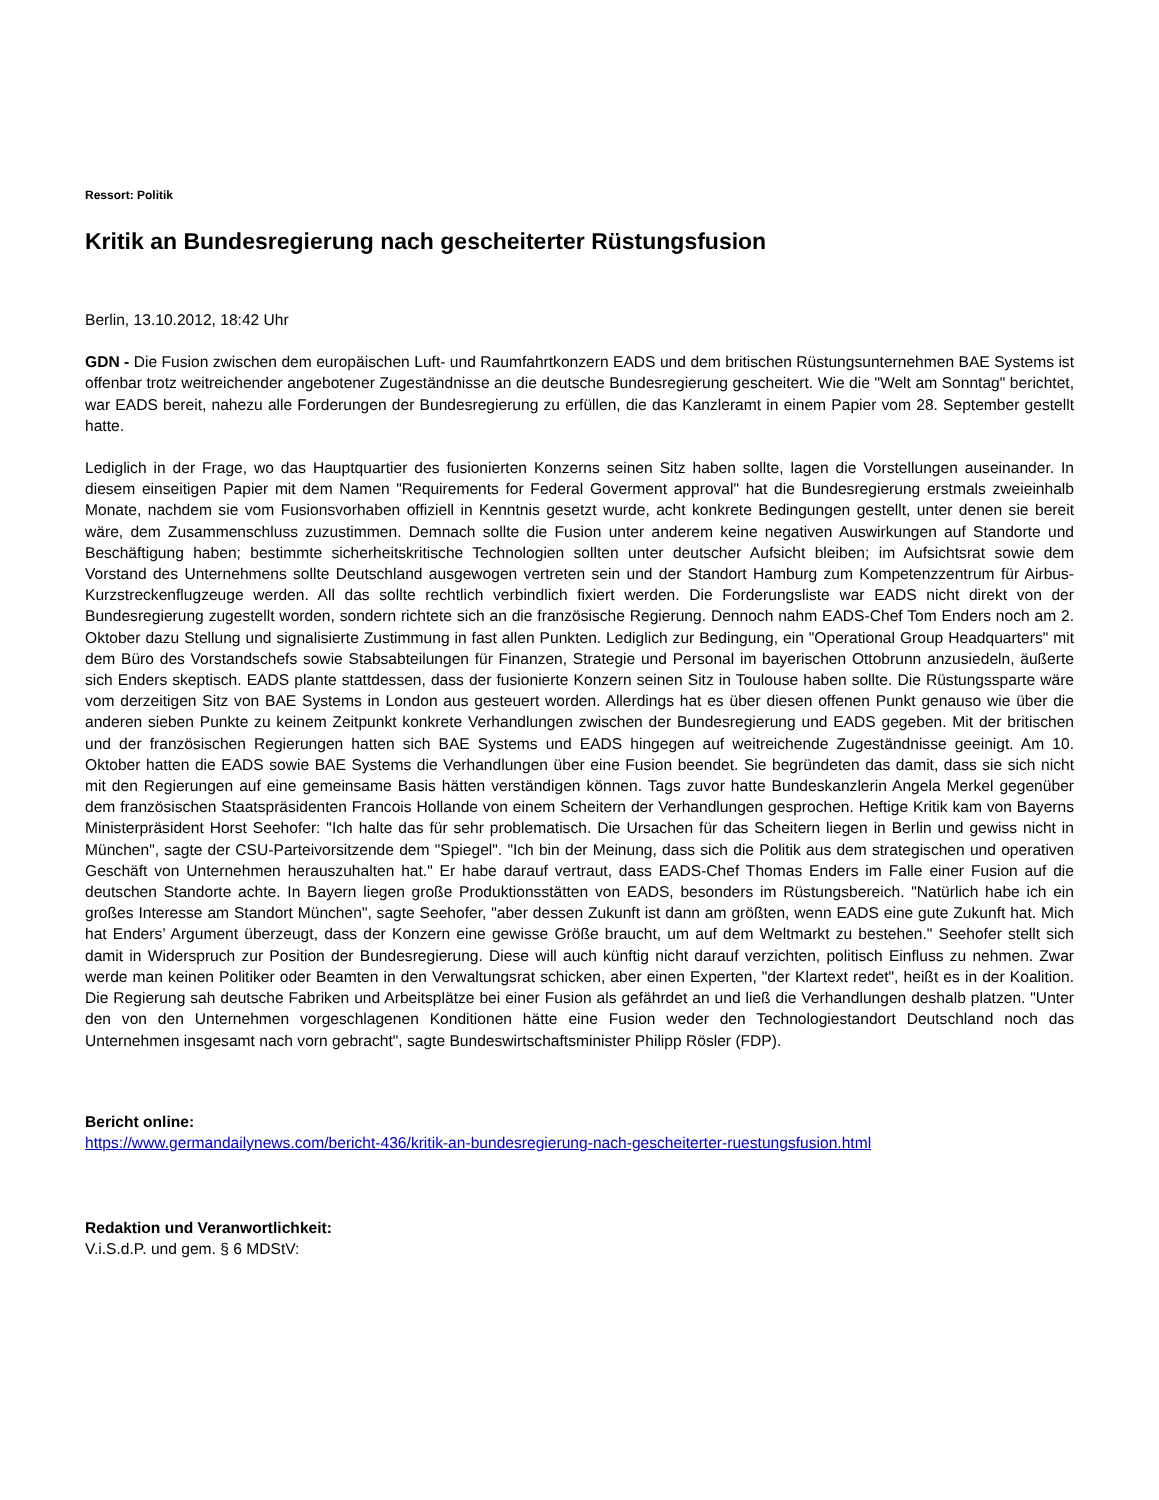Ressort: Politik
Kritik an Bundesregierung nach gescheiterter Rüstungsfusion
Berlin, 13.10.2012, 18:42 Uhr
GDN - Die Fusion zwischen dem europäischen Luft- und Raumfahrtkonzern EADS und dem britischen Rüstungsunternehmen BAE Systems ist offenbar trotz weitreichender angebotener Zugeständnisse an die deutsche Bundesregierung gescheitert. Wie die "Welt am Sonntag" berichtet, war EADS bereit, nahezu alle Forderungen der Bundesregierung zu erfüllen, die das Kanzleramt in einem Papier vom 28. September gestellt hatte.
Lediglich in der Frage, wo das Hauptquartier des fusionierten Konzerns seinen Sitz haben sollte, lagen die Vorstellungen auseinander. In diesem einseitigen Papier mit dem Namen "Requirements for Federal Goverment approval" hat die Bundesregierung erstmals zweieinhalb Monate, nachdem sie vom Fusionsvorhaben offiziell in Kenntnis gesetzt wurde, acht konkrete Bedingungen gestellt, unter denen sie bereit wäre, dem Zusammenschluss zuzustimmen. Demnach sollte die Fusion unter anderem keine negativen Auswirkungen auf Standorte und Beschäftigung haben; bestimmte sicherheitskritische Technologien sollten unter deutscher Aufsicht bleiben; im Aufsichtsrat sowie dem Vorstand des Unternehmens sollte Deutschland ausgewogen vertreten sein und der Standort Hamburg zum Kompetenzzentrum für Airbus-Kurzstreckenflugzeuge werden. All das sollte rechtlich verbindlich fixiert werden. Die Forderungsliste war EADS nicht direkt von der Bundesregierung zugestellt worden, sondern richtete sich an die französische Regierung. Dennoch nahm EADS-Chef Tom Enders noch am 2. Oktober dazu Stellung und signalisierte Zustimmung in fast allen Punkten. Lediglich zur Bedingung, ein "Operational Group Headquarters" mit dem Büro des Vorstandschefs sowie Stabsabteilungen für Finanzen, Strategie und Personal im bayerischen Ottobrunn anzusiedeln, äußerte sich Enders skeptisch. EADS plante stattdessen, dass der fusionierte Konzern seinen Sitz in Toulouse haben sollte. Die Rüstungssparte wäre vom derzeitigen Sitz von BAE Systems in London aus gesteuert worden. Allerdings hat es über diesen offenen Punkt genauso wie über die anderen sieben Punkte zu keinem Zeitpunkt konkrete Verhandlungen zwischen der Bundesregierung und EADS gegeben. Mit der britischen und der französischen Regierungen hatten sich BAE Systems und EADS hingegen auf weitreichende Zugeständnisse geeinigt. Am 10. Oktober hatten die EADS sowie BAE Systems die Verhandlungen über eine Fusion beendet. Sie begründeten das damit, dass sie sich nicht mit den Regierungen auf eine gemeinsame Basis hätten verständigen können. Tags zuvor hatte Bundeskanzlerin Angela Merkel gegenüber dem französischen Staatspräsidenten Francois Hollande von einem Scheitern der Verhandlungen gesprochen. Heftige Kritik kam von Bayerns Ministerpräsident Horst Seehofer: "Ich halte das für sehr problematisch. Die Ursachen für das Scheitern liegen in Berlin und gewiss nicht in München", sagte der CSU-Parteivorsitzende dem "Spiegel". "Ich bin der Meinung, dass sich die Politik aus dem strategischen und operativen Geschäft von Unternehmen herauszuhalten hat." Er habe darauf vertraut, dass EADS-Chef Thomas Enders im Falle einer Fusion auf die deutschen Standorte achte. In Bayern liegen große Produktionsstätten von EADS, besonders im Rüstungsbereich. "Natürlich habe ich ein großes Interesse am Standort München", sagte Seehofer, "aber dessen Zukunft ist dann am größten, wenn EADS eine gute Zukunft hat. Mich hat Enders’ Argument überzeugt, dass der Konzern eine gewisse Größe braucht, um auf dem Weltmarkt zu bestehen." Seehofer stellt sich damit in Widerspruch zur Position der Bundesregierung. Diese will auch künftig nicht darauf verzichten, politisch Einfluss zu nehmen. Zwar werde man keinen Politiker oder Beamten in den Verwaltungsrat schicken, aber einen Experten, "der Klartext redet", heißt es in der Koalition. Die Regierung sah deutsche Fabriken und Arbeitsplätze bei einer Fusion als gefährdet an und ließ die Verhandlungen deshalb platzen. "Unter den von den Unternehmen vorgeschlagenen Konditionen hätte eine Fusion weder den Technologiestandort Deutschland noch das Unternehmen insgesamt nach vorn gebracht", sagte Bundeswirtschaftsminister Philipp Rösler (FDP).
Bericht online:
https://www.germandailynews.com/bericht-436/kritik-an-bundesregierung-nach-gescheiterter-ruestungsfusion.html
Redaktion und Veranwortlichkeit:
V.i.S.d.P. und gem. § 6 MDStV: